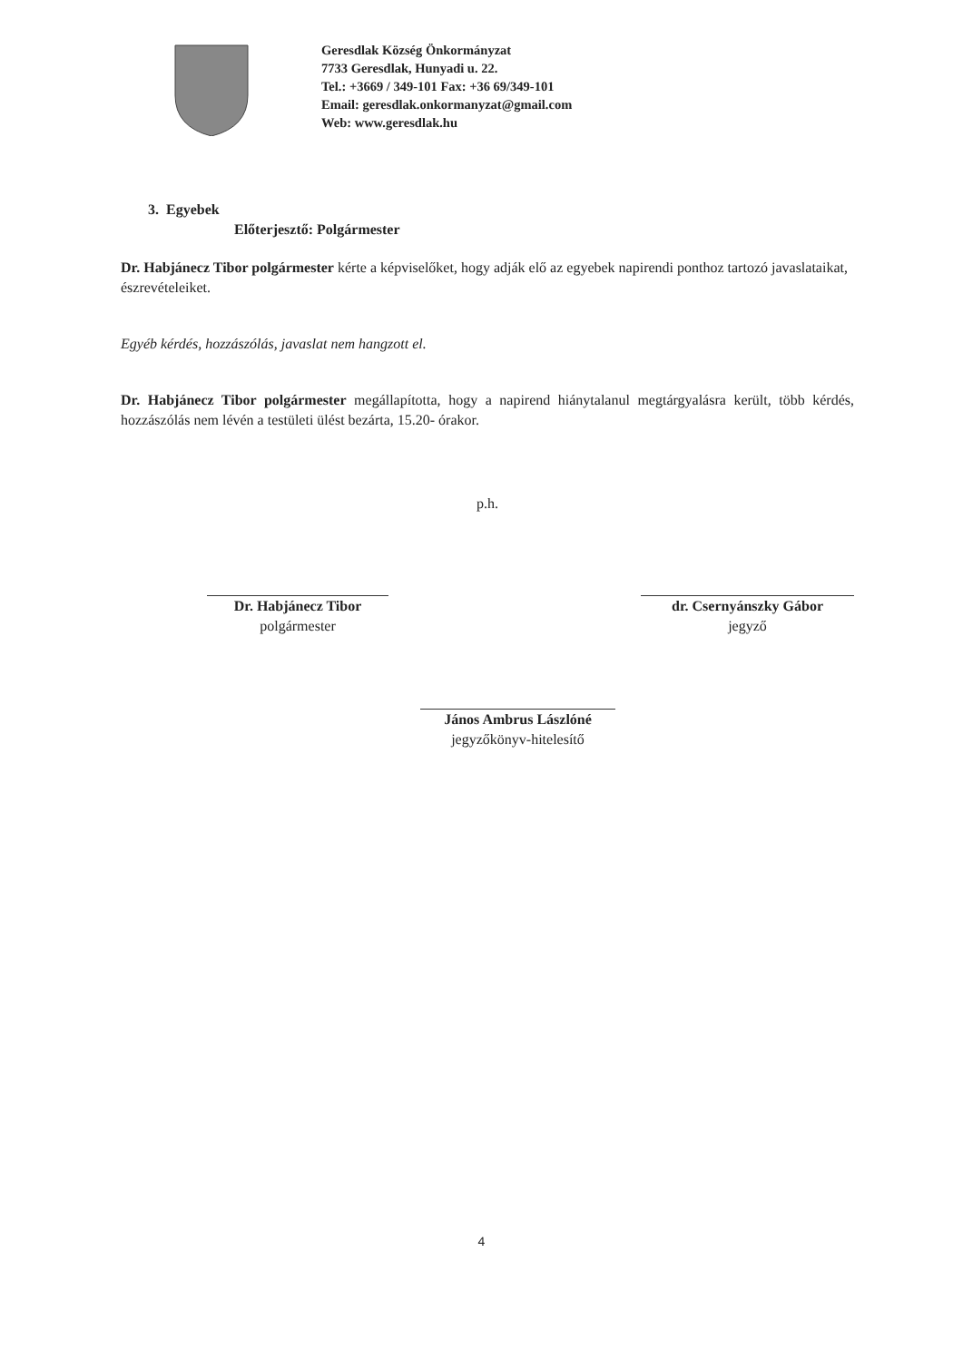Geresdlak Község Önkormányzat
7733 Geresdlak, Hunyadi u. 22.
Tel.: +3669 / 349-101 Fax: +36 69/349-101
Email: geresdlak.onkormanyzat@gmail.com
Web: www.geresdlak.hu
3. Egyebek
Előterjesztő: Polgármester
Dr. Habjánecz Tibor polgármester kérte a képviselőket, hogy adják elő az egyebek napirendi ponthoz tartozó javaslataikat, észrevételeiket.
Egyéb kérdés, hozzászólás, javaslat nem hangzott el.
Dr. Habjánecz Tibor polgármester megállapította, hogy a napirend hiánytalanul megtárgyalásra került, több kérdés, hozzászólás nem lévén a testületi ülést bezárta, 15.20- órakor.
p.h.
Dr. Habjánecz Tibor
polgármester
dr. Csernyánszky Gábor
jegyző
János Ambrus Lászlóné
jegyzőkönyv-hitelesítő
4